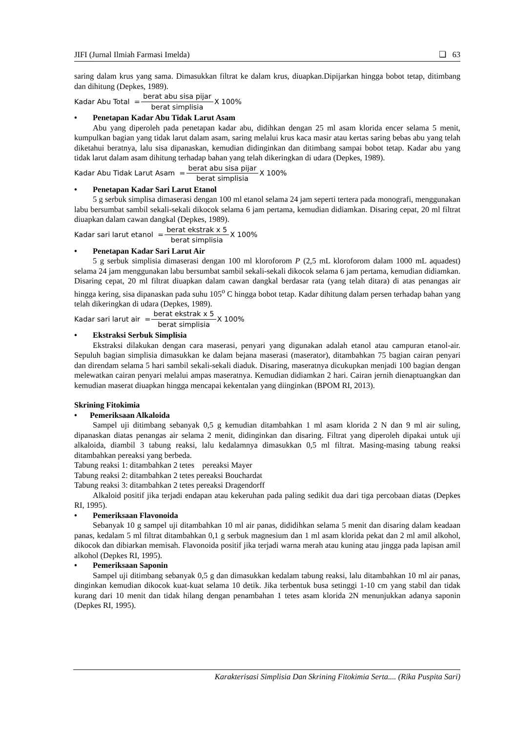JIFI (Jurnal Ilmiah Farmasi Imelda) ❏ 63
saring dalam krus yang sama. Dimasukkan filtrat ke dalam krus, diuapkan.Dipijarkan hingga bobot tetap, ditimbang dan dihitung (Depkes, 1989).
Kadar Abu Total = berat abu sisa pijar berat simplisia X 100%
• Penetapan Kadar Abu Tidak Larut Asam
Abu yang diperoleh pada penetapan kadar abu, didihkan dengan 25 ml asam klorida encer selama 5 menit, kumpulkan bagian yang tidak larut dalam asam, saring melalui krus kaca masir atau kertas saring bebas abu yang telah diketahui beratnya, lalu sisa dipanaskan, kemudian didinginkan dan ditimbang sampai bobot tetap. Kadar abu yang tidak larut dalam asam dihitung terhadap bahan yang telah dikeringkan di udara (Depkes, 1989).
Kadar Abu Tidak Larut Asam = berat abu sisa pijar berat simplisia X 100%
• Penetapan Kadar Sari Larut Etanol
5 g serbuk simplisa dimaserasi dengan 100 ml etanol selama 24 jam seperti tertera pada monografi, menggunakan labu bersumbat sambil sekali-sekali dikocok selama 6 jam pertama, kemudian didiamkan. Disaring cepat, 20 ml filtrat diuapkan dalam cawan dangkal (Depkes, 1989).
Kadar sari larut etanol = berat ekstrak x 5 berat simplisia X 100%
• Penetapan Kadar Sari Larut Air
5 g serbuk simplisia dimaserasi dengan 100 ml kloroforom P (2,5 mL kloroforom dalam 1000 mL aquadest) selama 24 jam menggunakan labu bersumbat sambil sekali-sekali dikocok selama 6 jam pertama, kemudian didiamkan. Disaring cepat, 20 ml filtrat diuapkan dalam cawan dangkal berdasar rata (yang telah ditara) di atas penangas air hingga kering, sisa dipanaskan pada suhu 105<sup>o</sup> C hingga bobot tetap. Kadar dihitung dalam persen terhadap bahan yang telah dikeringkan di udara (Depkes, 1989).
Kadar sari larut air = berat ekstrak x 5 berat simplisia X 100%
• Ekstraksi Serbuk Simplisia
Ekstraksi dilakukan dengan cara maserasi, penyari yang digunakan adalah etanol atau campuran etanol-air. Sepuluh bagian simplisia dimasukkan ke dalam bejana maserasi (maserator), ditambahkan 75 bagian cairan penyari dan direndam selama 5 hari sambil sekali-sekali diaduk. Disaring, maseratnya dicukupkan menjadi 100 bagian dengan melewatkan cairan penyari melalui ampas maseratnya. Kemudian didiamkan 2 hari. Cairan jernih dienaptuangkan dan kemudian maserat diuapkan hingga mencapai kekentalan yang diinginkan (BPOM RI, 2013).
Skrining Fitokimia
• Pemeriksaan Alkaloida
Sampel uji ditimbang sebanyak 0,5 g kemudian ditambahkan 1 ml asam klorida 2 N dan 9 ml air suling, dipanaskan diatas penangas air selama 2 menit, didinginkan dan disaring. Filtrat yang diperoleh dipakai untuk uji alkaloida, diambil 3 tabung reaksi, lalu kedalamnya dimasukkan 0,5 ml filtrat. Masing-masing tabung reaksi ditambahkan pereaksi yang berbeda.
Tabung reaksi 1: ditambahkan 2 tetes pereaksi Mayer
Tabung reaksi 2: ditambahkan 2 tetes pereaksi Bouchardat
Tabung reaksi 3: ditambahkan 2 tetes pereaksi Dragendorff
Alkaloid positif jika terjadi endapan atau kekeruhan pada paling sedikit dua dari tiga percobaan diatas (Depkes RI, 1995).
• Pemeriksaan Flavonoida
Sebanyak 10 g sampel uji ditambahkan 10 ml air panas, dididihkan selama 5 menit dan disaring dalam keadaan panas, kedalam 5 ml filtrat ditambahkan 0,1 g serbuk magnesium dan 1 ml asam klorida pekat dan 2 ml amil alkohol, dikocok dan dibiarkan memisah. Flavonoida positif jika terjadi warna merah atau kuning atau jingga pada lapisan amil alkohol (Depkes RI, 1995).
• Pemeriksaan Saponin
Sampel uji ditimbang sebanyak 0,5 g dan dimasukkan kedalam tabung reaksi, lalu ditambahkan 10 ml air panas, dinginkan kemudian dikocok kuat-kuat selama 10 detik. Jika terbentuk busa setinggi 1-10 cm yang stabil dan tidak kurang dari 10 menit dan tidak hilang dengan penambahan 1 tetes asam klorida 2N menunjukkan adanya saponin (Depkes RI, 1995).
Karakterisasi Simplisia Dan Skrining Fitokimia Serta.... (Rika Puspita Sari)